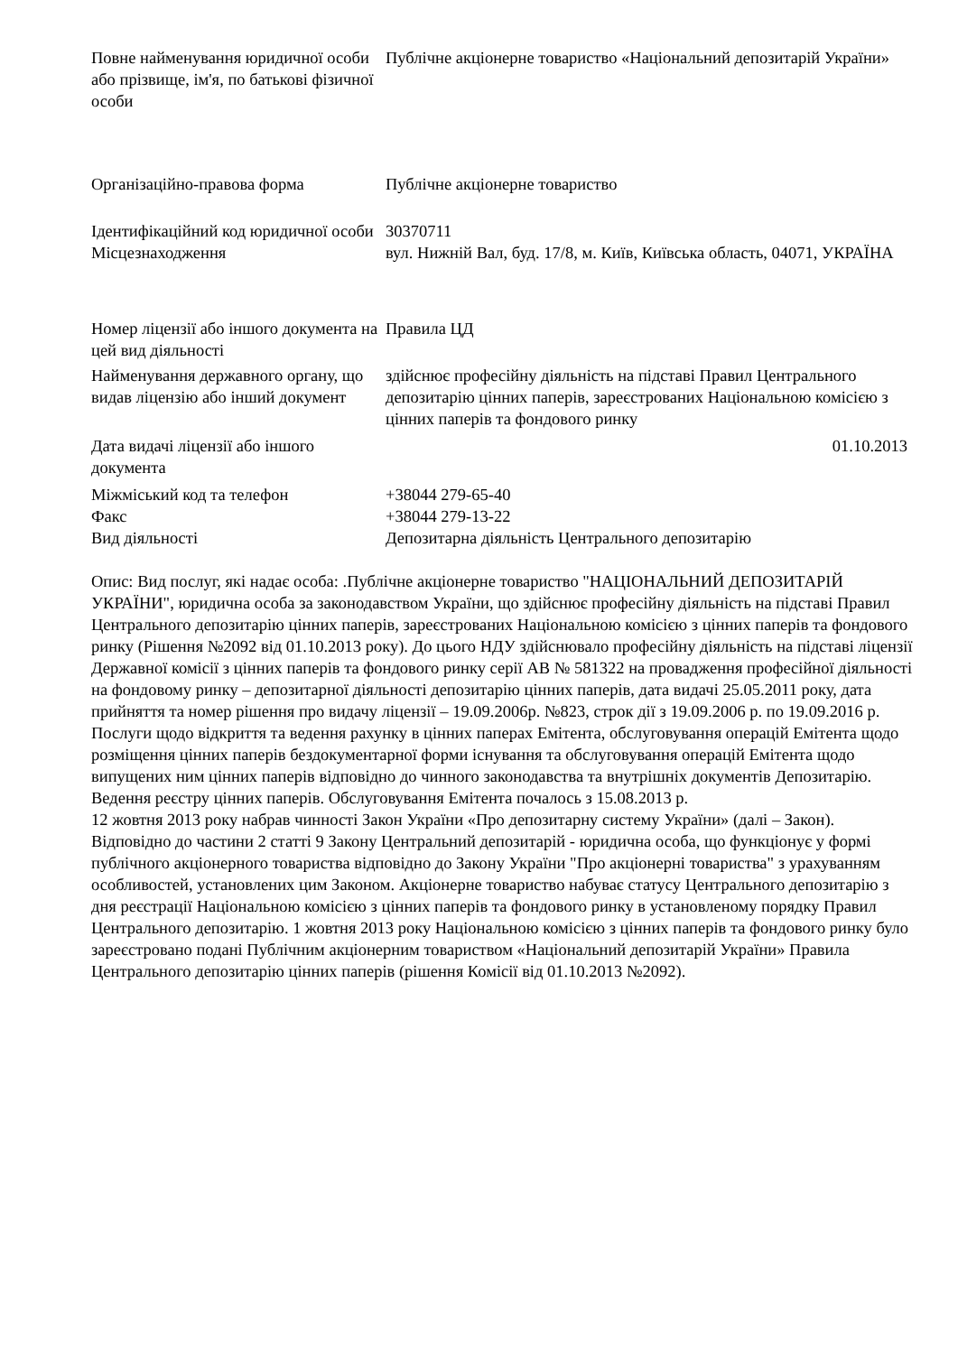| Повне найменування юридичної особи або прізвище, ім'я, по батькові фізичної особи | Публічне акціонерне товариство «Національний депозитарій України» |
| Організаційно-правова форма | Публічне акціонерне товариство |
| Ідентифікаційний код юридичної особи | 30370711 |
| Місцезнаходження | вул. Нижній Вал, буд. 17/8, м. Київ, Київська область, 04071, УКРАЇНА |
| Номер ліцензії або іншого документа на цей вид діяльності | Правила ЦД |
| Найменування державного органу, що видав ліцензію або інший документ | здійснює професійну діяльність на підставі Правил Центрального депозитарію цінних паперів, зареєстрованих Національною комісією з цінних паперів та фондового ринку |
| Дата видачі ліцензії або іншого документа | 01.10.2013 |
| Міжміський код та телефон | +38044 279-65-40 |
| Факс | +38044 279-13-22 |
| Вид діяльності | Депозитарна діяльність Центрального депозитарію |
Опис: Вид послуг, які надає особа: .Публічне акціонерне товариство "НАЦІОНАЛЬНИЙ ДЕПОЗИТАРІЙ УКРАЇНИ", юридична особа за законодавством України, що здійснює професійну діяльність на підставі Правил Центрального депозитарію цінних паперів, зареєстрованих Національною комісією з цінних паперів та фондового ринку (Рішення №2092 від 01.10.2013 року). До цього НДУ здійснювало професійну діяльність на підставі ліцензії Державної комісії з цінних паперів та фондового ринку серії АВ № 581322 на провадження професійної діяльності на фондовому ринку – депозитарної діяльності депозитарію цінних паперів, дата видачі 25.05.2011 року, дата прийняття та номер рішення про видачу ліцензії – 19.09.2006р. №823, строк дії з 19.09.2006 р. по 19.09.2016 р.
Послуги щодо відкриття та ведення рахунку в цінних паперах Емітента, обслуговування операцій Емітента щодо розміщення цінних паперів бездокументарної форми існування та обслуговування операцій Емітента щодо випущених ним цінних паперів відповідно до чинного законодавства та внутрішніх документів Депозитарію. Ведення реєстру цінних паперів. Обслуговування Емітента почалось з 15.08.2013 р.
12 жовтня 2013 року набрав чинності Закон України «Про депозитарну систему України» (далі – Закон). Відповідно до частини 2 статті 9 Закону Центральний депозитарій - юридична особа, що функціонує у формі публічного акціонерного товариства відповідно до Закону України "Про акціонерні товариства" з урахуванням особливостей, установлених цим Законом. Акціонерне товариство набуває статусу Центрального депозитарію з дня реєстрації Національною комісією з цінних паперів та фондового ринку в установленому порядку Правил Центрального депозитарію. 1 жовтня 2013 року Національною комісією з цінних паперів та фондового ринку було зареєстровано подані Публічним акціонерним товариством «Національний депозитарій України» Правила Центрального депозитарію цінних паперів (рішення Комісії від 01.10.2013 №2092).